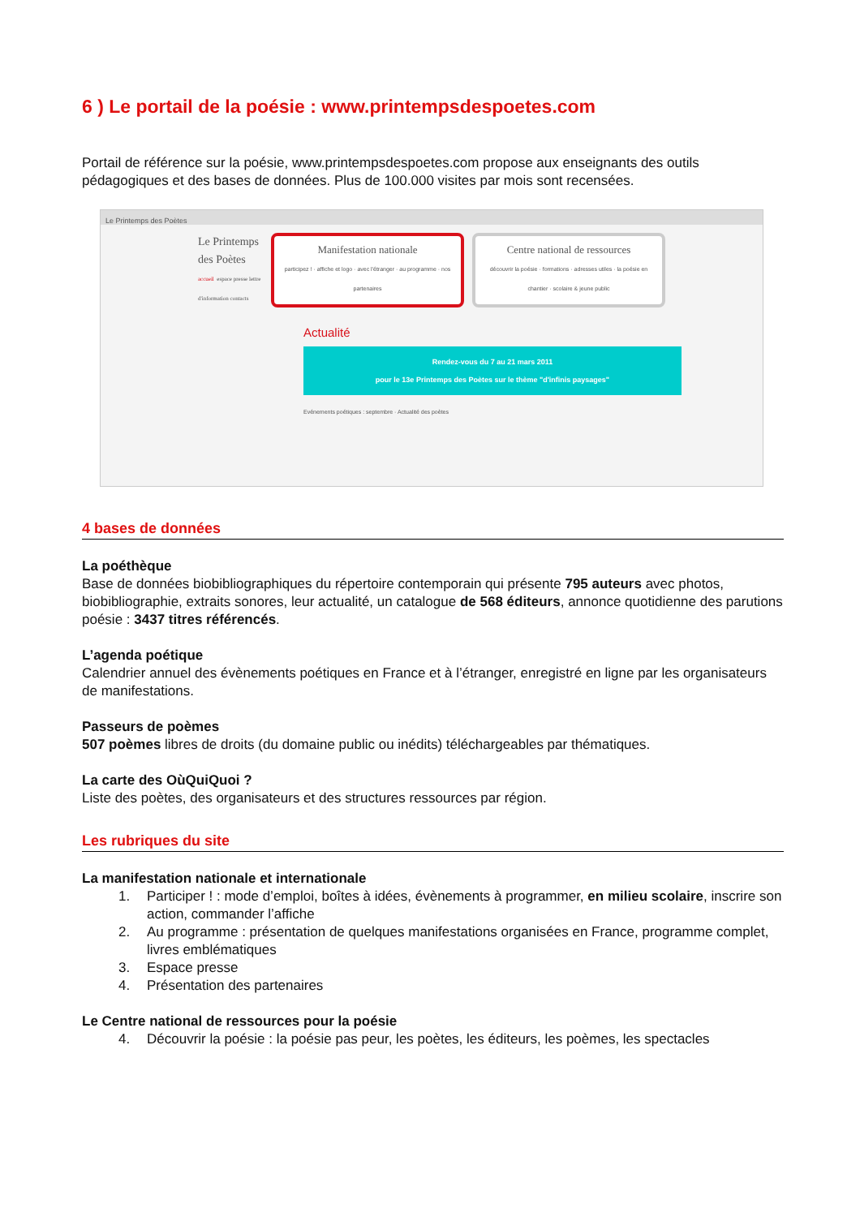6 ) Le portail de la poésie : www.printempsdespoetes.com
Portail de référence sur la poésie, www.printempsdespoetes.com propose aux enseignants des outils pédagogiques et des bases de données. Plus de 100.000 visites par mois sont recensées.
Le Printemps des Poètes
Le Printemps des Poètes
accueil espace presse lettre d'information contacts
Manifestation nationale
participez ! · affiche et logo · avec l'étranger · au programme · nos partenaires
Centre national de ressources
découvrir la poésie · formations · adresses utiles · la poésie en chantier · scolaire & jeune public
Actualité
Rendez-vous du 7 au 21 mars 2011
pour le 13e Printemps des Poètes sur le thème "d'infinis paysages"
Evénements poétiques : septembre · Actualité des poètes
4 bases de données
La poéthèque
Base de données biobibliographiques du répertoire contemporain qui présente 795 auteurs avec photos, biobibliographie, extraits sonores, leur actualité, un catalogue de 568 éditeurs, annonce quotidienne des parutions poésie : 3437 titres référencés.
L’agenda poétique
Calendrier annuel des évènements poétiques en France et à l’étranger, enregistré en ligne par les organisateurs de manifestations.
Passeurs de poèmes
507 poèmes libres de droits (du domaine public ou inédits) téléchargeables par thématiques.
La carte des OùQuiQuoi ?
Liste des poètes, des organisateurs et des structures ressources par région.
Les rubriques du site
La manifestation nationale et internationale
1. Participer ! : mode d’emploi, boîtes à idées, évènements à programmer, en milieu scolaire, inscrire son action, commander l’affiche
2. Au programme : présentation de quelques manifestations organisées en France, programme complet, livres emblématiques
3. Espace presse
4. Présentation des partenaires
Le Centre national de ressources pour la poésie
4. Découvrir la poésie : la poésie pas peur, les poètes, les éditeurs, les poèmes, les spectacles